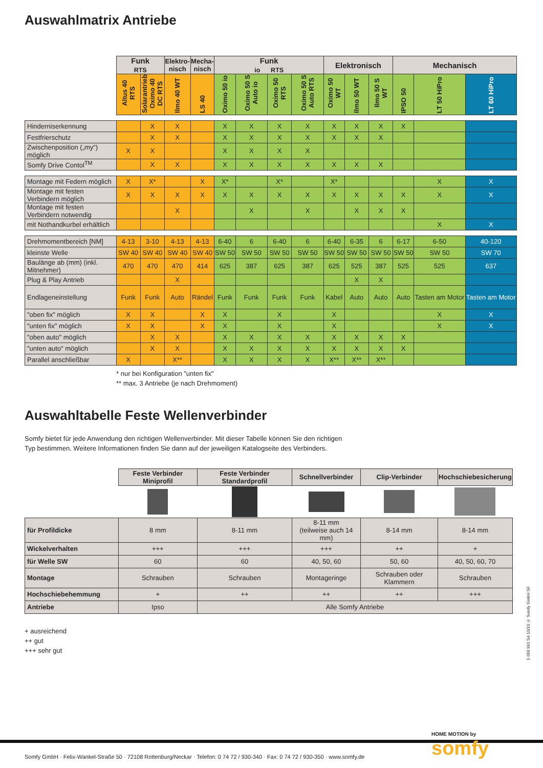Auswahlmatrix Antriebe
| | Funk RTS | | Elektro- nisch | Mecha- nisch | Funk io RTS | | | | Elektronisch | | | Mechanisch | | |
| | Altus 40 RTS | Solarantrieb Oximo 40 DC RTS | Ilmo 40 WT | LS 40 | Oximo 50 io | Oximo 50 S Auto io | Oximo 50 RTS | Oximo 50 S Auto RTS | Oximo 50 WT | Ilmo 50 WT | Ilmo 50 S WT | IPSO 50 | LT 50 HiPro | LT 60 HiPro |
| Hinderniserkennung | | X | X | | X | X | X | X | X | X | X | X | | |
| Festfrierschutz | | X | X | | X | X | X | X | X | X | X | | | |
| Zwischenposition („my“) möglich | X | X | | | X | X | X | X | | | | | | |
| Somfy Drive Contol<sup>TM</sup> | | X | X | | X | X | X | X | X | X | X | | | |
| Montage mit Federn möglich | X | X* | | X | X* | | X* | | X* | | | | X | X |
| Montage mit festen Verbindern möglich | X | X | X | X | X | X | X | X | X | X | X | X | X | X |
| Montage mit festen Verbindern notwendig | | | X | | | X | | X | | X | X | X | | |
| mit Nothandkurbel erhältlich | | | | | | | | | | | | | X | X |
| Drehmomentbereich [NM] | 4-13 | 3-10 | 4-13 | 4-13 | 6-40 | 6 | 6-40 | 6 | 6-40 | 6-35 | 6 | 6-17 | 6-50 | 40-120 |
| kleinste Welle | SW 40 | SW 40 | SW 40 | SW 40 | SW 50 | SW 50 | SW 50 | SW 50 | SW 50 | SW 50 | SW 50 | SW 50 | SW 50 | SW 70 |
| Baulänge ab (mm) (inkl. Mitnehmer) | 470 | 470 | 470 | 414 | 625 | 387 | 625 | 387 | 625 | 525 | 387 | 525 | 525 | 637 |
| Plug & Play Antrieb | | | X | | | | | | | X | X | | | |
| Endlageneinstellung | Funk | Funk | Auto | Rändel | Funk | Funk | Funk | Funk | Kabel | Auto | Auto | Auto | Tasten am Motor | Tasten am Motor |
| "oben fix" möglich | X | X | | X | X | | X | | X | | | | X | X |
| "unten fix" möglich | X | X | | X | X | | X | | X | | | | X | X |
| "oben auto" möglich | | X | X | | X | X | X | X | X | X | X | X | | |
| "unten auto" möglich | | X | X | | X | X | X | X | X | X | X | X | | |
| Parallel anschließbar | X | | X** | | X | X | X | X | X** | X** | X** | | | |
* nur bei Konfiguration "unten fix"
** max. 3 Antriebe (je nach Drehmoment)
Auswahltabelle Feste Wellenverbinder
Somfy bietet für jede Anwendung den richtigen Wellenverbinder. Mit dieser Tabelle können Sie den richtigen
Typ bestimmen. Weitere Informationen finden Sie dann auf der jeweiligen Katalogseite des Verbinders.
| | Feste Verbinder Miniprofil | Feste Verbinder Standardprofil | Schnellverbinder | Clip-Verbinder | Hochschiebesicherung |
| für Profildicke | 8 mm | 8-11 mm | 8-11 mm (teilweise auch 14 mm) | 8-14 mm | 8-14 mm |
| Wickelverhalten | +++ | +++ | +++ | ++ | + |
| für Welle SW | 60 | 60 | 40, 50, 60 | 50, 60 | 40, 50, 60, 70 |
| Montage | Schrauben | Schrauben | Montageringe | Schrauben oder Klammern | Schrauben |
| Hochschiebehemmung | + | ++ | ++ | ++ | +++ |
| Antriebe | Ipso | Alle Somfy Antriebe | | | |
+ ausreichend
++ gut
+++ sehr gut
5 069 991 SA 10/10 © Somfy GmbH SF
HOME MOTION by
somfy
Somfy GmbH · Felix-Wankel-Straße 50 · 72108 Rottenburg/Neckar · Telefon: 0 74 72 / 930-340 · Fax: 0 74 72 / 930-350 · www.somfy.de